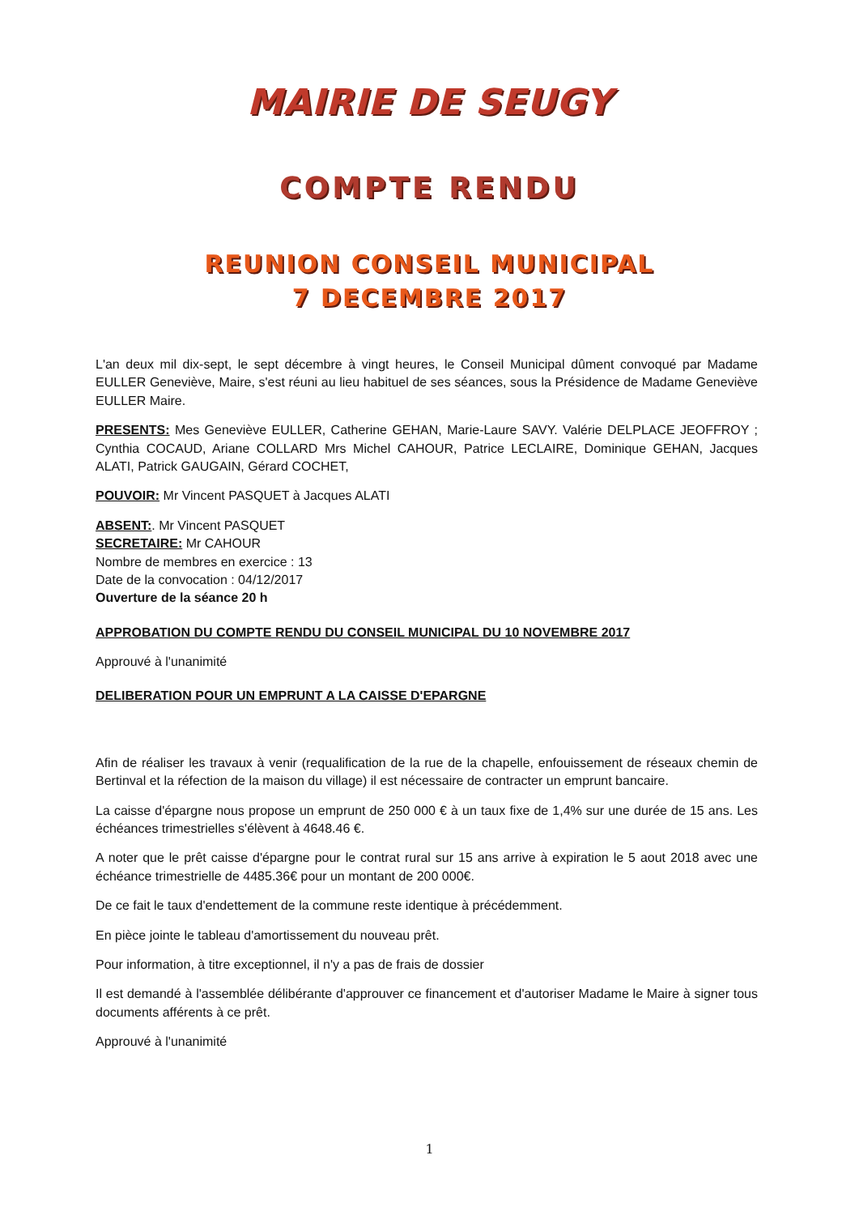MAIRIE DE SEUGY
COMPTE RENDU
REUNION CONSEIL MUNICIPAL
7 DECEMBRE 2017
L'an deux mil dix-sept, le sept décembre à vingt heures, le Conseil Municipal dûment convoqué par Madame EULLER Geneviève, Maire, s'est réuni au lieu habituel de ses séances, sous la Présidence de Madame Geneviève EULLER Maire.
PRESENTS: Mes Geneviève EULLER, Catherine GEHAN, Marie-Laure SAVY. Valérie DELPLACE JEOFFROY ; Cynthia COCAUD, Ariane COLLARD Mrs Michel CAHOUR, Patrice LECLAIRE, Dominique GEHAN, Jacques ALATI, Patrick GAUGAIN, Gérard COCHET,
POUVOIR: Mr Vincent PASQUET à Jacques ALATI
ABSENT:. Mr Vincent PASQUET
SECRETAIRE: Mr CAHOUR
Nombre de membres en exercice : 13
Date de la convocation : 04/12/2017
Ouverture de la séance 20 h
APPROBATION DU COMPTE RENDU DU CONSEIL MUNICIPAL DU 10 NOVEMBRE 2017
Approuvé à l'unanimité
DELIBERATION POUR UN EMPRUNT A LA CAISSE D'EPARGNE
Afin de réaliser les travaux à venir (requalification de la rue de la chapelle, enfouissement de réseaux chemin de Bertinval et la réfection de la maison du village) il est nécessaire de contracter un emprunt bancaire.
La caisse d'épargne nous propose un emprunt de 250 000 € à un taux fixe de 1,4% sur une durée de 15 ans. Les échéances trimestrielles s'élèvent à 4648.46 €.
A noter que le prêt caisse d'épargne pour le contrat rural sur 15 ans arrive à expiration le 5 aout 2018 avec une échéance trimestrielle de 4485.36€ pour un montant de 200 000€.
De ce fait le taux d'endettement de la commune reste identique à précédemment.
En pièce jointe le tableau d'amortissement du nouveau prêt.
Pour information, à titre exceptionnel, il n'y a pas de frais de dossier
Il est demandé à l'assemblée délibérante d'approuver ce financement et d'autoriser Madame le Maire à signer tous documents afférents à ce prêt.
Approuvé à l'unanimité
1